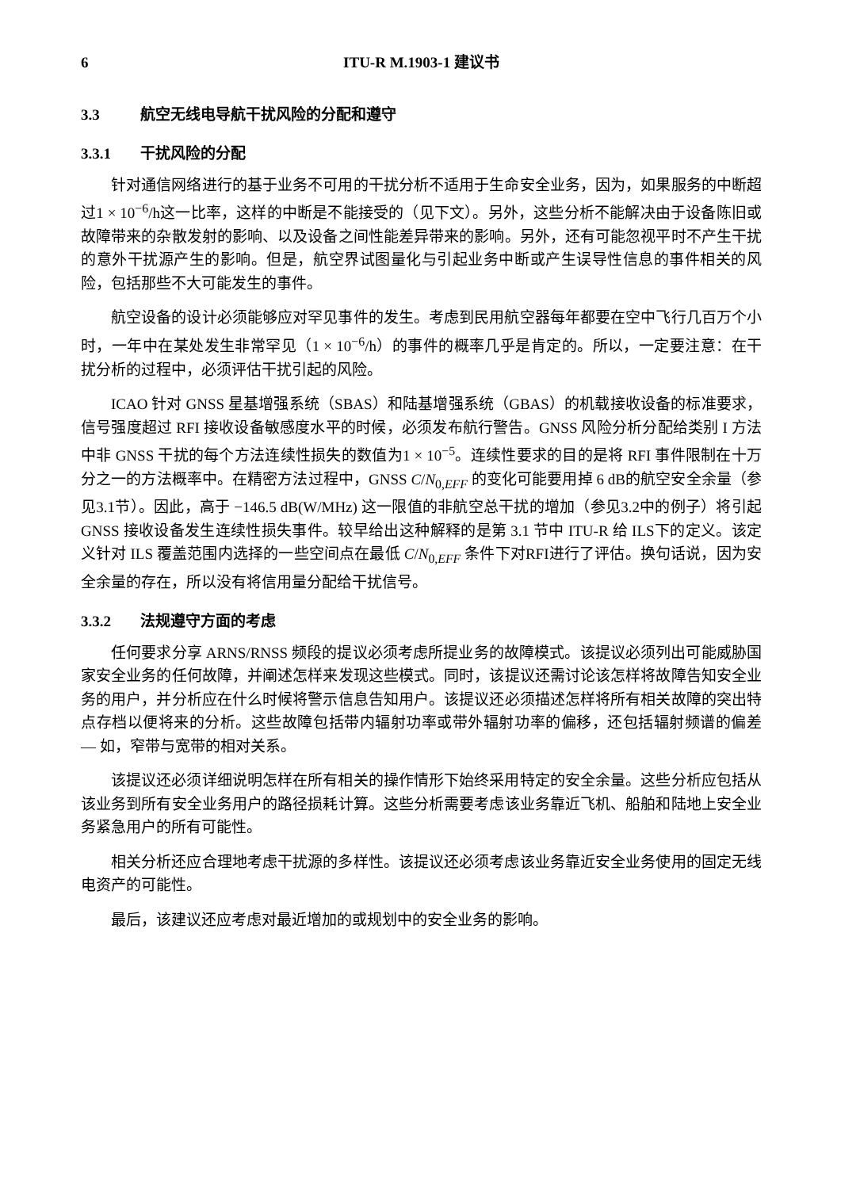6 ITU-R M.1903-1 建议书
3.3 航空无线电导航干扰风险的分配和遵守
3.3.1 干扰风险的分配
针对通信网络进行的基于业务不可用的干扰分析不适用于生命安全业务，因为，如果服务的中断超过1 × 10<sup>−6</sup>/h这一比率，这样的中断是不能接受的（见下文）。另外，这些分析不能解决由于设备陈旧或故障带来的杂散发射的影响、以及设备之间性能差异带来的影响。另外，还有可能忽视平时不产生干扰的意外干扰源产生的影响。但是，航空界试图量化与引起业务中断或产生误导性信息的事件相关的风险，包括那些不大可能发生的事件。
航空设备的设计必须能够应对罕见事件的发生。考虑到民用航空器每年都要在空中飞行几百万个小时，一年中在某处发生非常罕见（1 × 10<sup>−6</sup>/h）的事件的概率几乎是肯定的。所以，一定要注意：在干扰分析的过程中，必须评估干扰引起的风险。
ICAO 针对 GNSS 星基增强系统（SBAS）和陆基增强系统（GBAS）的机载接收设备的标准要求，信号强度超过 RFI 接收设备敏感度水平的时候，必须发布航行警告。GNSS 风险分析分配给类别 I 方法中非 GNSS 干扰的每个方法连续性损失的数值为1 × 10<sup>−5</sup>。连续性要求的目的是将 RFI 事件限制在十万分之一的方法概率中。在精密方法过程中，GNSS C/N<sub>0,EFF</sub> 的变化可能要用掉 6 dB的航空安全余量（参见3.1节）。因此，高于 −146.5 dB(W/MHz) 这一限值的非航空总干扰的增加（参见3.2中的例子）将引起 GNSS 接收设备发生连续性损失事件。较早给出这种解释的是第 3.1 节中 ITU-R 给 ILS下的定义。该定义针对 ILS 覆盖范围内选择的一些空间点在最低 C/N<sub>0,EFF</sub> 条件下对RFI进行了评估。换句话说，因为安全余量的存在，所以没有将信用量分配给干扰信号。
3.3.2 法规遵守方面的考虑
任何要求分享 ARNS/RNSS 频段的提议必须考虑所提业务的故障模式。该提议必须列出可能威胁国家安全业务的任何故障，并阐述怎样来发现这些模式。同时，该提议还需讨论该怎样将故障告知安全业务的用户，并分析应在什么时候将警示信息告知用户。该提议还必须描述怎样将所有相关故障的突出特点存档以便将来的分析。这些故障包括带内辐射功率或带外辐射功率的偏移，还包括辐射频谱的偏差 — 如，窄带与宽带的相对关系。
该提议还必须详细说明怎样在所有相关的操作情形下始终采用特定的安全余量。这些分析应包括从该业务到所有安全业务用户的路径损耗计算。这些分析需要考虑该业务靠近飞机、船舶和陆地上安全业务紧急用户的所有可能性。
相关分析还应合理地考虑干扰源的多样性。该提议还必须考虑该业务靠近安全业务使用的固定无线电资产的可能性。
最后，该建议还应考虑对最近增加的或规划中的安全业务的影响。